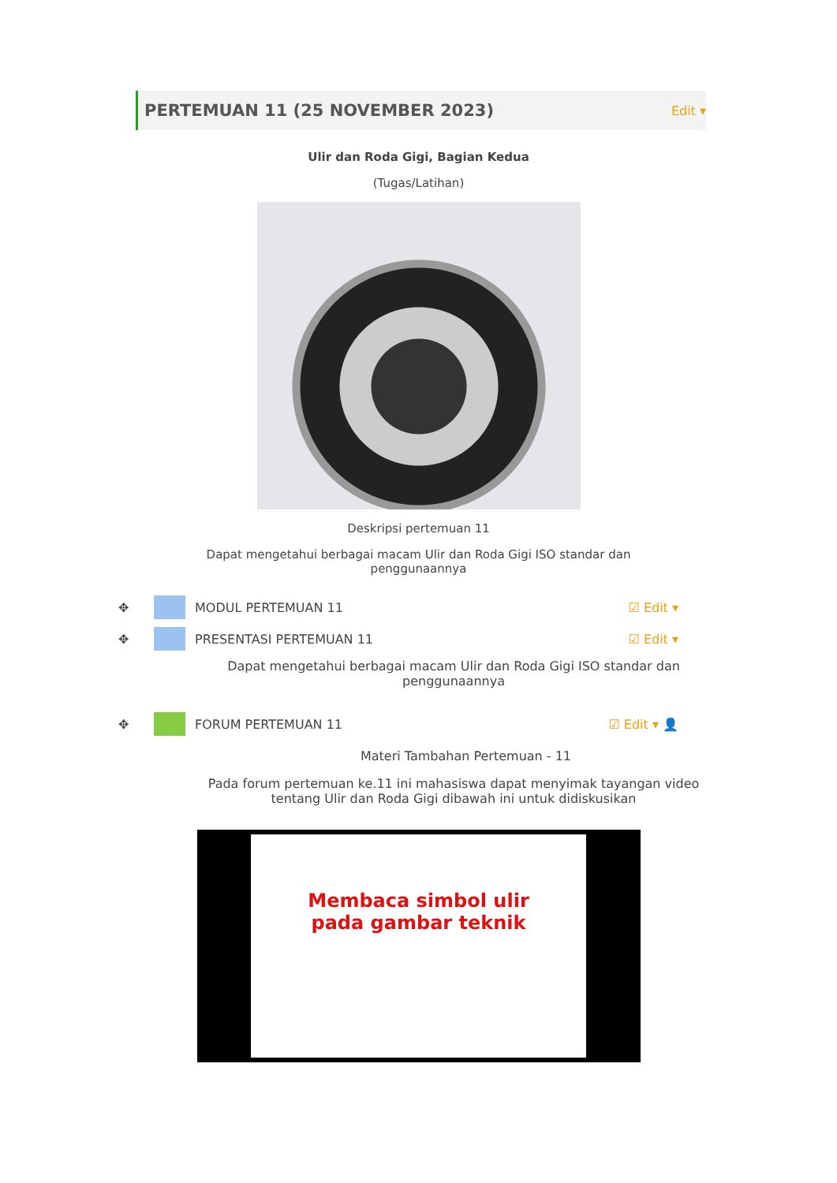PERTEMUAN 11 (25 NOVEMBER 2023)
Edit ▾
Ulir dan Roda Gigi, Bagian Kedua
(Tugas/Latihan)
Deskripsi pertemuan 11
Dapat mengetahui berbagai macam Ulir dan Roda Gigi ISO standar dan penggunaannya
✥ MODUL PERTEMUAN 11 ☑ Edit ▾
✥ PRESENTASI PERTEMUAN 11 ☑ Edit ▾
Dapat mengetahui berbagai macam Ulir dan Roda Gigi ISO standar dan penggunaannya
✥ FORUM PERTEMUAN 11 ☑ Edit ▾ 👤
Materi Tambahan Pertemuan - 11
Pada forum pertemuan ke.11 ini mahasiswa dapat menyimak tayangan video tentang Ulir dan Roda Gigi dibawah ini untuk didiskusikan
Membaca simbol ulir
pada gambar teknik